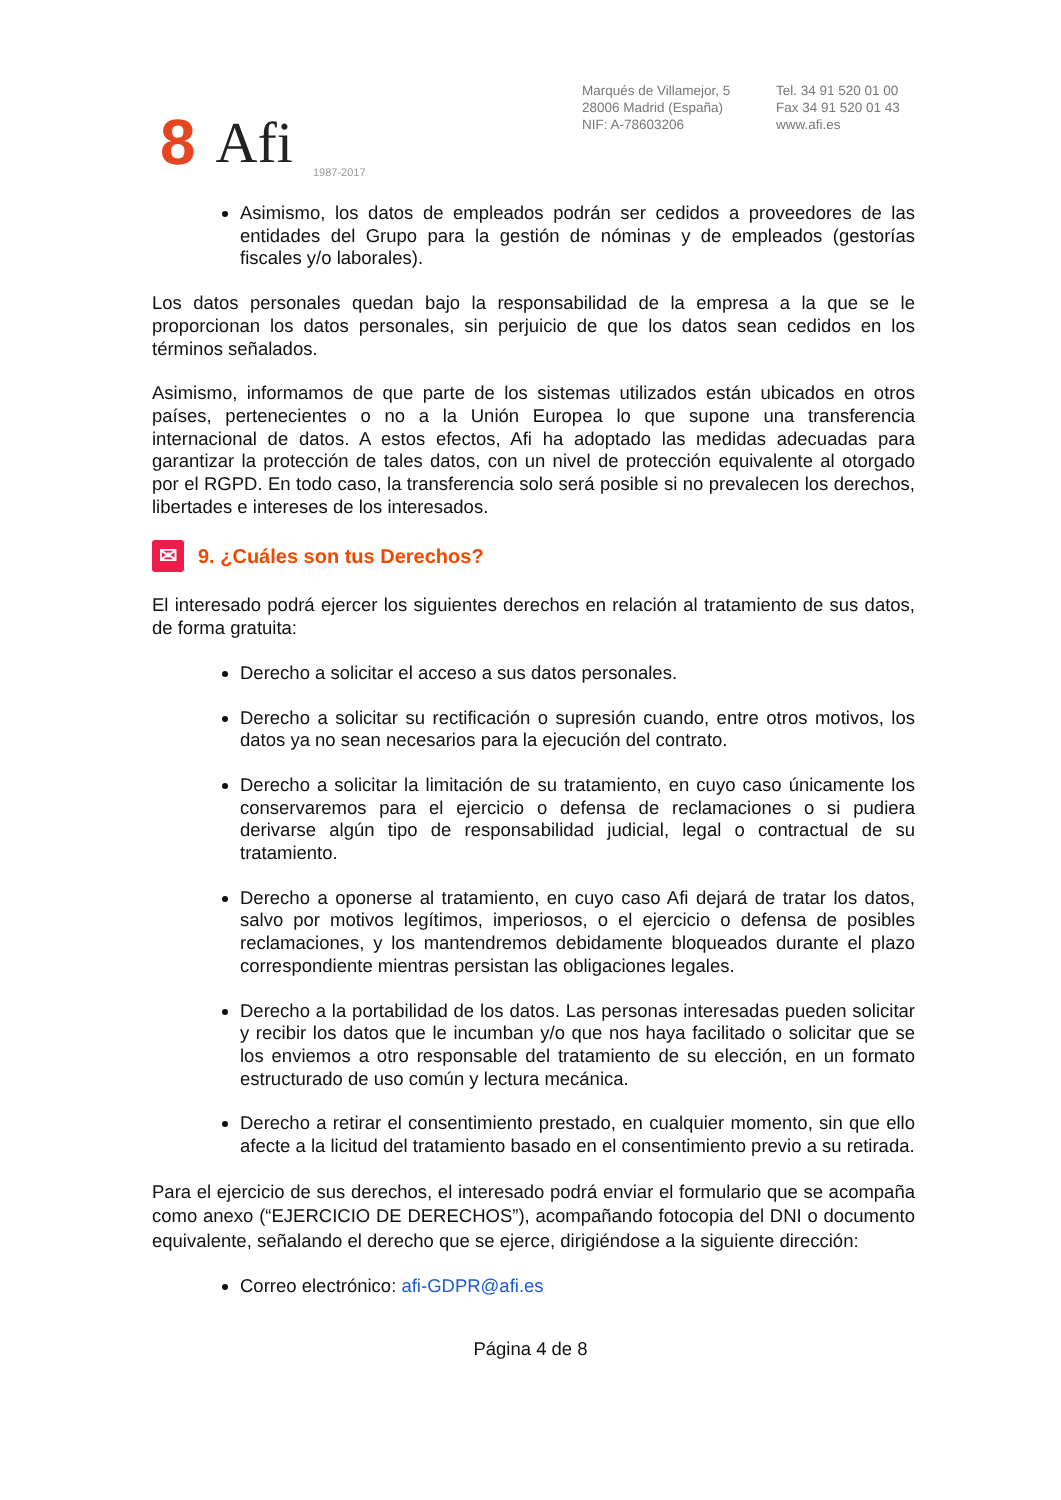8 Afi 1987-2017
Marqués de Villamejor, 5
28006 Madrid (España)
NIF: A-78603206
Tel. 34 91 520 01 00
Fax 34 91 520 01 43
www.afi.es
Asimismo, los datos de empleados podrán ser cedidos a proveedores de las entidades del Grupo para la gestión de nóminas y de empleados (gestorías fiscales y/o laborales).
Los datos personales quedan bajo la responsabilidad de la empresa a la que se le proporcionan los datos personales, sin perjuicio de que los datos sean cedidos en los términos señalados.
Asimismo, informamos de que parte de los sistemas utilizados están ubicados en otros países, pertenecientes o no a la Unión Europea lo que supone una transferencia internacional de datos. A estos efectos, Afi ha adoptado las medidas adecuadas para garantizar la protección de tales datos, con un nivel de protección equivalente al otorgado por el RGPD. En todo caso, la transferencia solo será posible si no prevalecen los derechos, libertades e intereses de los interesados.
✉ 9. ¿Cuáles son tus Derechos?
El interesado podrá ejercer los siguientes derechos en relación al tratamiento de sus datos, de forma gratuita:
Derecho a solicitar el acceso a sus datos personales.
Derecho a solicitar su rectificación o supresión cuando, entre otros motivos, los datos ya no sean necesarios para la ejecución del contrato.
Derecho a solicitar la limitación de su tratamiento, en cuyo caso únicamente los conservaremos para el ejercicio o defensa de reclamaciones o si pudiera derivarse algún tipo de responsabilidad judicial, legal o contractual de su tratamiento.
Derecho a oponerse al tratamiento, en cuyo caso Afi dejará de tratar los datos, salvo por motivos legítimos, imperiosos, o el ejercicio o defensa de posibles reclamaciones, y los mantendremos debidamente bloqueados durante el plazo correspondiente mientras persistan las obligaciones legales.
Derecho a la portabilidad de los datos. Las personas interesadas pueden solicitar y recibir los datos que le incumban y/o que nos haya facilitado o solicitar que se los enviemos a otro responsable del tratamiento de su elección, en un formato estructurado de uso común y lectura mecánica.
Derecho a retirar el consentimiento prestado, en cualquier momento, sin que ello afecte a la licitud del tratamiento basado en el consentimiento previo a su retirada.
Para el ejercicio de sus derechos, el interesado podrá enviar el formulario que se acompaña como anexo (“EJERCICIO DE DERECHOS”), acompañando fotocopia del DNI o documento equivalente, señalando el derecho que se ejerce, dirigiéndose a la siguiente dirección:
Correo electrónico: afi-GDPR@afi.es
Página 4 de 8